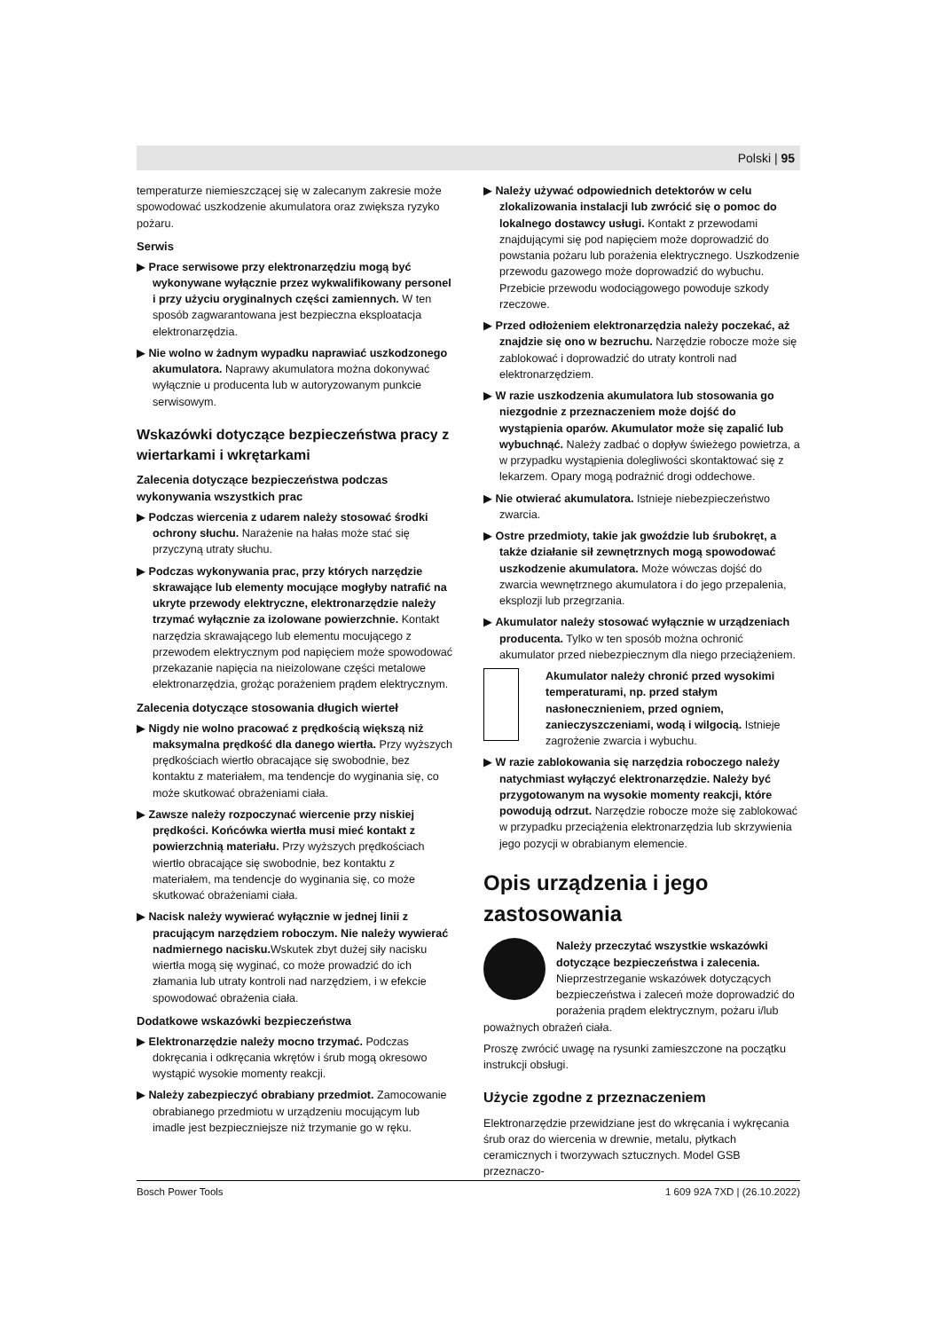Polski | 95
temperaturze niemieszczącej się w zalecanym zakresie może spowodować uszkodzenie akumulatora oraz zwiększa ryzyko pożaru.
Serwis
▶ Prace serwisowe przy elektronarzędziu mogą być wykonywane wyłącznie przez wykwalifikowany personel i przy użyciu oryginalnych części zamiennych. W ten sposób zagwarantowana jest bezpieczna eksploatacja elektronarzędzia.
▶ Nie wolno w żadnym wypadku naprawiać uszkodzonego akumulatora. Naprawy akumulatora można dokonywać wyłącznie u producenta lub w autoryzowanym punkcie serwisowym.
Wskazówki dotyczące bezpieczeństwa pracy z wiertarkami i wkrętarkami
Zalecenia dotyczące bezpieczeństwa podczas wykonywania wszystkich prac
▶ Podczas wiercenia z udarem należy stosować środki ochrony słuchu. Narażenie na hałas może stać się przyczyną utraty słuchu.
▶ Podczas wykonywania prac, przy których narzędzie skrawające lub elementy mocujące mogłyby natrafić na ukryte przewody elektryczne, elektronarzędzie należy trzymać wyłącznie za izolowane powierzchnie. Kontakt narzędzia skrawającego lub elementu mocującego z przewodem elektrycznym pod napięciem może spowodować przekazanie napięcia na nieizolowane części metalowe elektronarzędzia, grożąc porażeniem prądem elektrycznym.
Zalecenia dotyczące stosowania długich wierteł
▶ Nigdy nie wolno pracować z prędkością większą niż maksymalna prędkość dla danego wiertła. Przy wyższych prędkościach wiertło obracające się swobodnie, bez kontaktu z materiałem, ma tendencje do wyginania się, co może skutkować obrażeniami ciała.
▶ Zawsze należy rozpoczynać wiercenie przy niskiej prędkości. Końcówka wiertła musi mieć kontakt z powierzchnią materiału. Przy wyższych prędkościach wiertło obracające się swobodnie, bez kontaktu z materiałem, ma tendencje do wyginania się, co może skutkować obrażeniami ciała.
▶ Nacisk należy wywierać wyłącznie w jednej linii z pracującym narzędziem roboczym. Nie należy wywierać nadmiernego nacisku. Wskutek zbyt dużej siły nacisku wiertła mogą się wyginać, co może prowadzić do ich złamania lub utraty kontroli nad narzędziem, i w efekcie spowodować obrażenia ciała.
Dodatkowe wskazówki bezpieczeństwa
▶ Elektronarzędzie należy mocno trzymać. Podczas dokręcania i odkręcania wkrętów i śrub mogą okresowo wystąpić wysokie momenty reakcji.
▶ Należy zabezpieczyć obrabiany przedmiot. Zamocowanie obrabianego przedmiotu w urządzeniu mocującym lub imadle jest bezpieczniejsze niż trzymanie go w ręku.
▶ Należy używać odpowiednich detektorów w celu zlokalizowania instalacji lub zwrócić się o pomoc do lokalnego dostawcy usługi. Kontakt z przewodami znajdującymi się pod napięciem może doprowadzić do powstania pożaru lub porażenia elektrycznego. Uszkodzenie przewodu gazowego może doprowadzić do wybuchu. Przebicie przewodu wodociągowego powoduje szkody rzeczowe.
▶ Przed odłożeniem elektronarzędzia należy poczekać, aż znajdzie się ono w bezruchu. Narzędzie robocze może się zablokować i doprowadzić do utraty kontroli nad elektronarzędziem.
▶ W razie uszkodzenia akumulatora lub stosowania go niezgodnie z przeznaczeniem może dojść do wystąpienia oparów. Akumulator może się zapalić lub wybuchnąć. Należy zadbać o dopływ świeżego powietrza, a w przypadku wystąpienia dolegliwości skontaktować się z lekarzem. Opary mogą podrażnić drogi oddechowe.
▶ Nie otwierać akumulatora. Istnieje niebezpieczeństwo zwarcia.
▶ Ostre przedmioty, takie jak gwoździe lub śrubokręt, a także działanie sił zewnętrznych mogą spowodować uszkodzenie akumulatora. Może wówczas dojść do zwarcia wewnętrznego akumulatora i do jego przepalenia, eksplozji lub przegrzania.
▶ Akumulator należy stosować wyłącznie w urządzeniach producenta. Tylko w ten sposób można ochronić akumulator przed niebezpiecznym dla niego przeciążeniem.
Akumulator należy chronić przed wysokimi temperaturami, np. przed stałym nasłonecznieniem, przed ogniem, zanieczyszczeniami, wodą i wilgocią. Istnieje zagrożenie zwarcia i wybuchu.
▶ W razie zablokowania się narzędzia roboczego należy natychmiast wyłączyć elektronarzędzie. Należy być przygotowanym na wysokie momenty reakcji, które powodują odrzut. Narzędzie robocze może się zablokować w przypadku przeciążenia elektronarzędzia lub skrzywienia jego pozycji w obrabianym elemencie.
Opis urządzenia i jego zastosowania
Należy przeczytać wszystkie wskazówki dotyczące bezpieczeństwa i zalecenia. Nieprzestrzeganie wskazówek dotyczących bezpieczeństwa i zaleceń może doprowadzić do porażenia prądem elektrycznym, pożaru i/lub poważnych obrażeń ciała.
Proszę zwrócić uwagę na rysunki zamieszczone na początku instrukcji obsługi.
Użycie zgodne z przeznaczeniem
Elektronarzędzie przewidziane jest do wkręcania i wykręcania śrub oraz do wiercenia w drewnie, metalu, płytkach ceramicznych i tworzywach sztucznych. Model GSB przeznaczo-
Bosch Power Tools 1 609 92A 7XD | (26.10.2022)